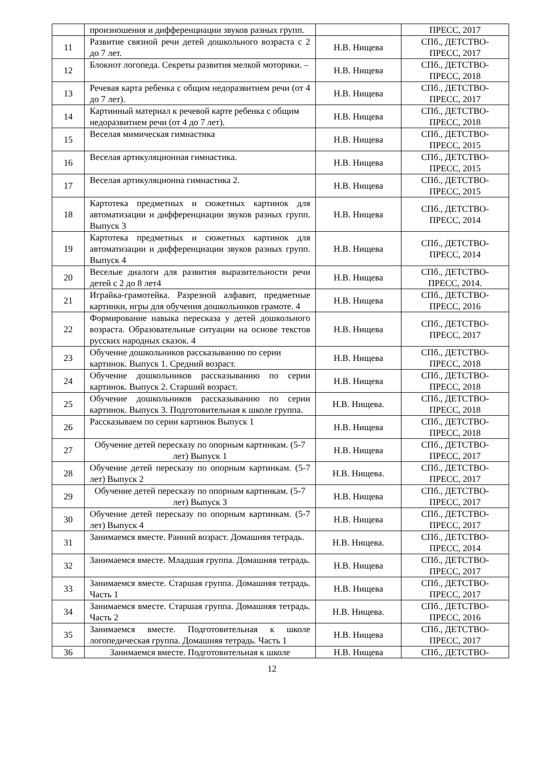| | произношения и дифференциации звуков разных групп. | | ПРЕСС, 2017 |
| 11 | Развитие связной речи детей дошкольного возраста с 2 до 7 лет. | Н.В. Нищева | СПб., ДЕТСТВО-ПРЕСС, 2017 |
| 12 | Блокнот логопеда. Секреты развития мелкой моторики. – | Н.В. Нищева | СПб., ДЕТСТВО-ПРЕСС, 2018 |
| 13 | Речевая карта ребенка с общим недоразвитием речи (от 4 до 7 лет). | Н.В. Нищева | СПб., ДЕТСТВО-ПРЕСС, 2017 |
| 14 | Картинный материал к речевой карте ребенка с общим недоразвитием речи (от 4 до 7 лет). | Н.В. Нищева | СПб., ДЕТСТВО-ПРЕСС, 2018 |
| 15 | Веселая мимическая гимнастика | Н.В. Нищева | СПб., ДЕТСТВО-ПРЕСС, 2015 |
| 16 | Веселая артикуляционная гимнастика. | Н.В. Нищева | СПб., ДЕТСТВО-ПРЕСС, 2015 |
| 17 | Веселая артикуляционна гимнастика 2. | Н.В. Нищева | СПб., ДЕТСТВО-ПРЕСС, 2015 |
| 18 | Картотека предметных и сюжетных картинок для автоматизации и дифференциации звуков разных групп. Выпуск 3 | Н.В. Нищева | СПб., ДЕТСТВО-ПРЕСС, 2014 |
| 19 | Картотека предметных и сюжетных картинок для автоматизации и дифференциации звуков разных групп. Выпуск 4 | Н.В. Нищева | СПб., ДЕТСТВО-ПРЕСС, 2014 |
| 20 | Веселые диалоги для развития выразительности речи детей с 2 до 8 лет4 | Н.В. Нищева | СПб., ДЕТСТВО-ПРЕСС, 2014. |
| 21 | Играйка-грамотейка. Разрезной алфавит, предметные картинки, игры для обучения дошкольников грамоте. 4 | Н.В. Нищева | СПб., ДЕТСТВО-ПРЕСС, 2016 |
| 22 | Формирование навыка пересказа у детей дошкольного возраста. Образовательные ситуации на основе текстов русских народных сказок. 4 | Н.В. Нищева | СПб., ДЕТСТВО-ПРЕСС, 2017 |
| 23 | Обучение дошкольников рассказыванию по серии картинок. Выпуск 1. Средний возраст. | Н.В. Нищева | СПб., ДЕТСТВО-ПРЕСС, 2018 |
| 24 | Обучение дошкольников рассказыванию по серии картинок. Выпуск 2. Старший возраст. | Н.В. Нищева | СПб., ДЕТСТВО-ПРЕСС, 2018 |
| 25 | Обучение дошкольников рассказыванию по серии картинок. Выпуск 3. Подготовительная к школе группа. | Н.В. Нищева. | СПб., ДЕТСТВО-ПРЕСС, 2018 |
| 26 | Рассказываем по серии картинок Выпуск 1 | Н.В. Нищева | СПб., ДЕТСТВО-ПРЕСС, 2018 |
| 27 | Обучение детей пересказу по опорным картинкам. (5-7 лет) Выпуск 1 | Н.В. Нищева | СПб., ДЕТСТВО-ПРЕСС, 2017 |
| 28 | Обучение детей пересказу по опорным картинкам. (5-7 лет) Выпуск 2 | Н.В. Нищева. | СПб., ДЕТСТВО-ПРЕСС, 2017 |
| 29 | Обучение детей пересказу по опорным картинкам. (5-7 лет) Выпуск 3 | Н.В. Нищева | СПб., ДЕТСТВО-ПРЕСС, 2017 |
| 30 | Обучение детей пересказу по опорным картинкам. (5-7 лет) Выпуск 4 | Н.В. Нищева | СПб., ДЕТСТВО-ПРЕСС, 2017 |
| 31 | Занимаемся вместе. Ранний возраст. Домашняя тетрадь. | Н.В. Нищева. | СПб., ДЕТСТВО-ПРЕСС, 2014 |
| 32 | Занимаемся вместе. Младшая группа. Домашняя тетрадь. | Н.В. Нищева | СПб., ДЕТСТВО-ПРЕСС, 2017 |
| 33 | Занимаемся вместе. Старшая группа. Домашняя тетрадь. Часть 1 | Н.В. Нищева | СПб., ДЕТСТВО-ПРЕСС, 2017 |
| 34 | Занимаемся вместе. Старшая группа. Домашняя тетрадь. Часть 2 | Н.В. Нищева. | СПб., ДЕТСТВО-ПРЕСС, 2016 |
| 35 | Занимаемся вместе. Подготовительная к школе логопедическая группа. Домашняя тетрадь. Часть 1 | Н.В. Нищева | СПб., ДЕТСТВО-ПРЕСС, 2017 |
| 36 | Занимаемся вместе. Подготовительная к школе | Н.В. Нищева | СПб., ДЕТСТВО- |
12